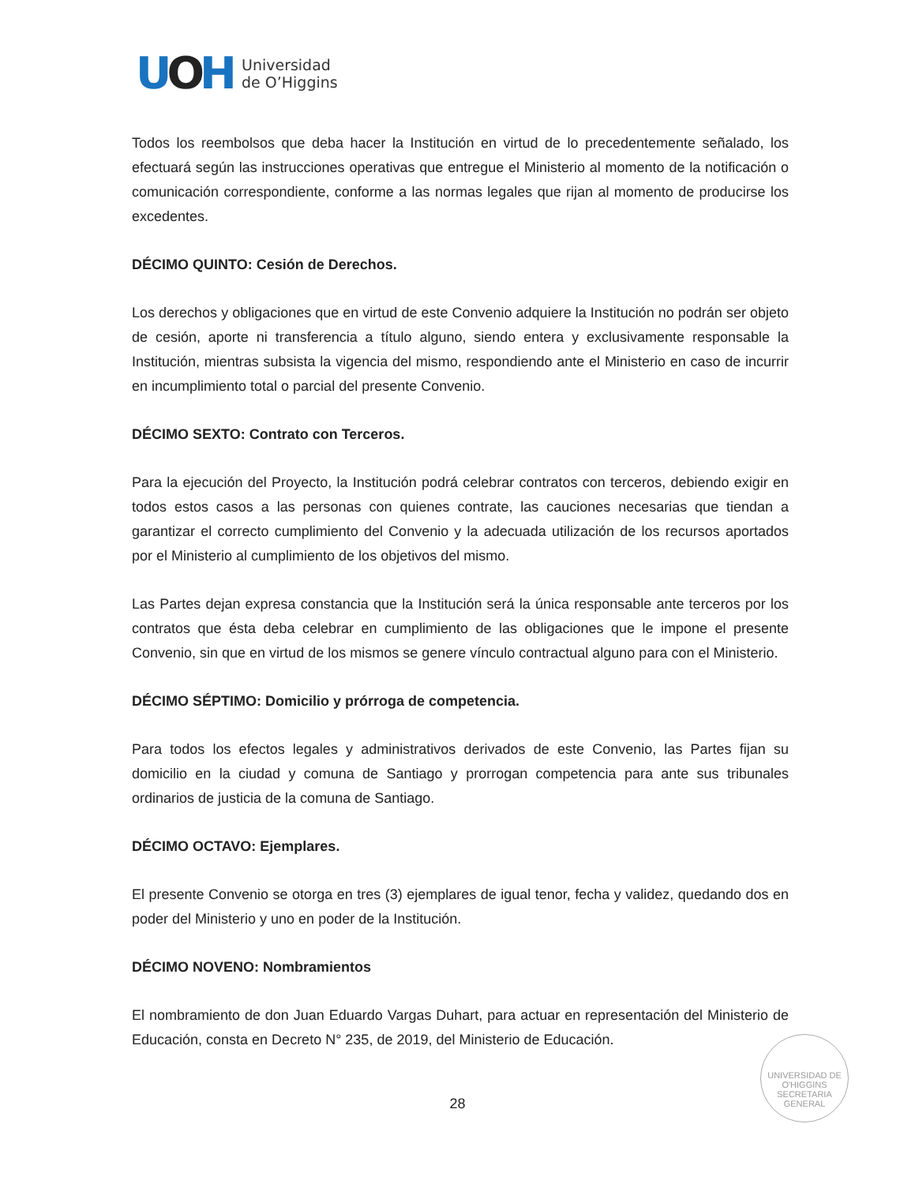UOH
Universidad
de O’Higgins
Todos los reembolsos que deba hacer la Institución en virtud de lo precedentemente señalado, los efectuará según las instrucciones operativas que entregue el Ministerio al momento de la notificación o comunicación correspondiente, conforme a las normas legales que rijan al momento de producirse los excedentes.
DÉCIMO QUINTO: Cesión de Derechos.
Los derechos y obligaciones que en virtud de este Convenio adquiere la Institución no podrán ser objeto de cesión, aporte ni transferencia a título alguno, siendo entera y exclusivamente responsable la Institución, mientras subsista la vigencia del mismo, respondiendo ante el Ministerio en caso de incurrir en incumplimiento total o parcial del presente Convenio.
DÉCIMO SEXTO: Contrato con Terceros.
Para la ejecución del Proyecto, la Institución podrá celebrar contratos con terceros, debiendo exigir en todos estos casos a las personas con quienes contrate, las cauciones necesarias que tiendan a garantizar el correcto cumplimiento del Convenio y la adecuada utilización de los recursos aportados por el Ministerio al cumplimiento de los objetivos del mismo.
Las Partes dejan expresa constancia que la Institución será la única responsable ante terceros por los contratos que ésta deba celebrar en cumplimiento de las obligaciones que le impone el presente Convenio, sin que en virtud de los mismos se genere vínculo contractual alguno para con el Ministerio.
DÉCIMO SÉPTIMO: Domicilio y prórroga de competencia.
Para todos los efectos legales y administrativos derivados de este Convenio, las Partes fijan su domicilio en la ciudad y comuna de Santiago y prorrogan competencia para ante sus tribunales ordinarios de justicia de la comuna de Santiago.
DÉCIMO OCTAVO: Ejemplares.
El presente Convenio se otorga en tres (3) ejemplares de igual tenor, fecha y validez, quedando dos en poder del Ministerio y uno en poder de la Institución.
DÉCIMO NOVENO: Nombramientos
El nombramiento de don Juan Eduardo Vargas Duhart, para actuar en representación del Ministerio de Educación, consta en Decreto N° 235, de 2019, del Ministerio de Educación.
UNIVERSIDAD DE O'HIGGINS
SECRETARIA
GENERAL
28